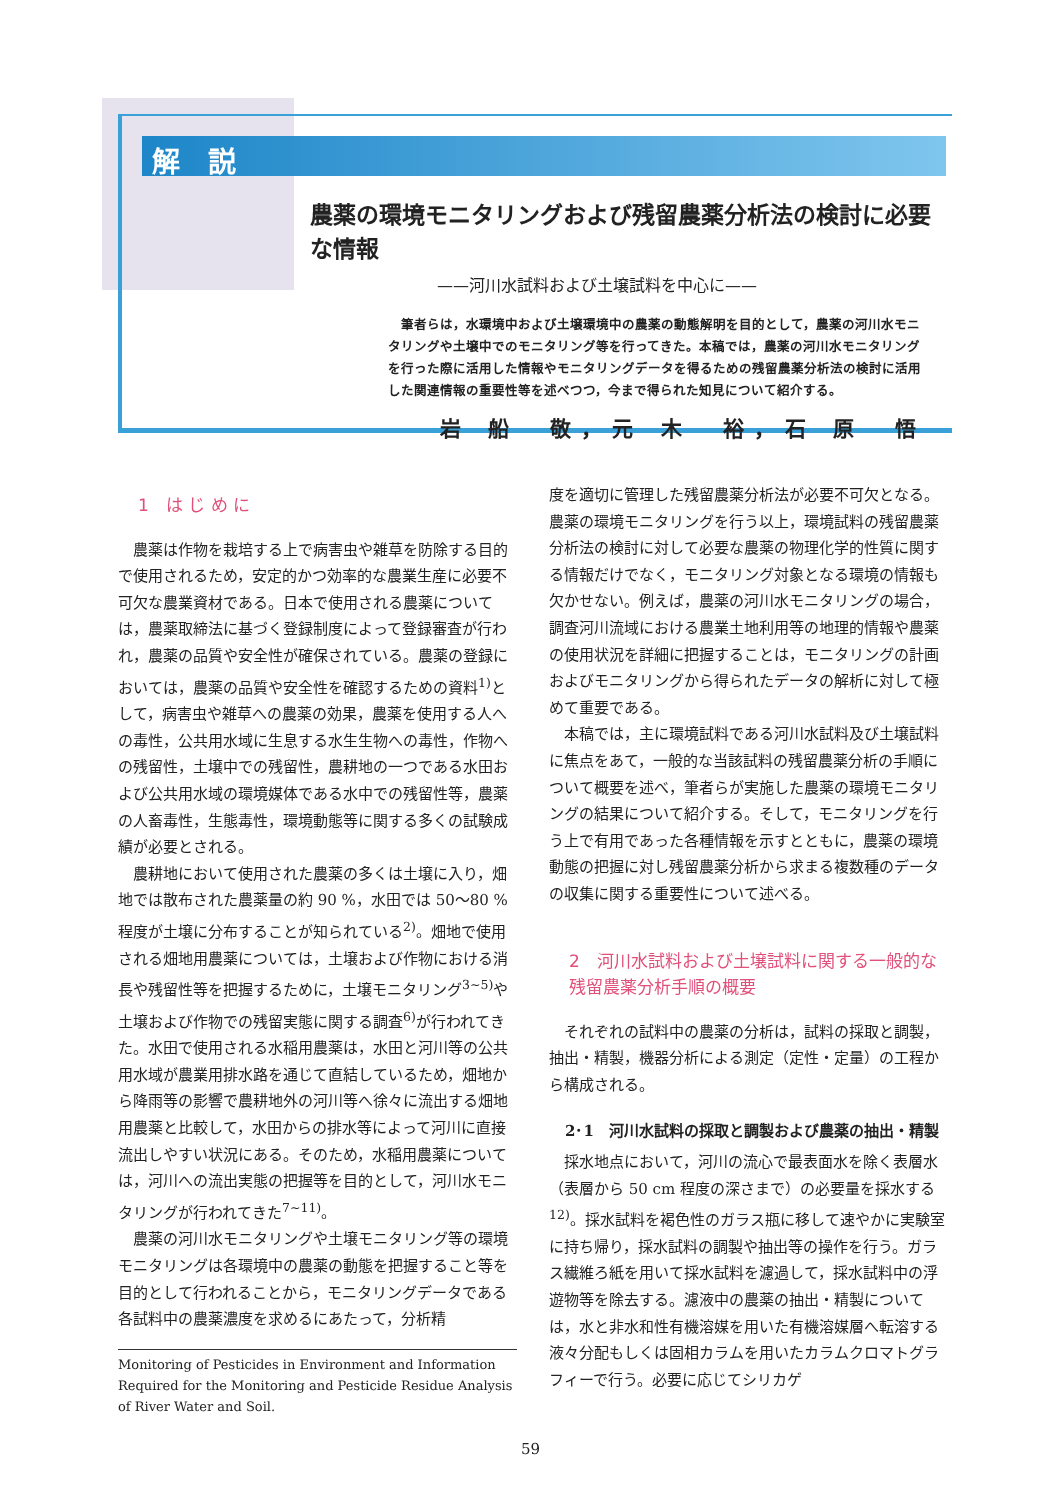解　説
農薬の環境モニタリングおよび残留農薬分析法の検討に必要な情報
——河川水試料および土壌試料を中心に——
　筆者らは，水環境中および土壌環境中の農薬の動態解明を目的として，農薬の河川水モニタリングや土壌中でのモニタリング等を行ってきた。本稿では，農薬の河川水モニタリングを行った際に活用した情報やモニタリングデータを得るための残留農薬分析法の検討に活用した関連情報の重要性等を述べつつ，今まで得られた知見について紹介する。
岩 船　敬，元 木　裕，石 原　悟
1　は じ め に
農薬は作物を栽培する上で病害虫や雑草を防除する目的で使用されるため，安定的かつ効率的な農業生産に必要不可欠な農業資材である。日本で使用される農薬については，農薬取締法に基づく登録制度によって登録審査が行われ，農薬の品質や安全性が確保されている。農薬の登録においては，農薬の品質や安全性を確認するための資料<sup>1)</sup>として，病害虫や雑草への農薬の効果，農薬を使用する人への毒性，公共用水域に生息する水生生物への毒性，作物への残留性，土壌中での残留性，農耕地の一つである水田および公共用水域の環境媒体である水中での残留性等，農薬の人畜毒性，生態毒性，環境動態等に関する多くの試験成績が必要とされる。
農耕地において使用された農薬の多くは土壌に入り，畑地では散布された農薬量の約 90 %，水田では 50～80 % 程度が土壌に分布することが知られている<sup>2)</sup>。畑地で使用される畑地用農薬については，土壌および作物における消長や残留性等を把握するために，土壌モニタリング<sup>3~5)</sup>や土壌および作物での残留実態に関する調査<sup>6)</sup>が行われてきた。水田で使用される水稲用農薬は，水田と河川等の公共用水域が農業用排水路を通じて直結しているため，畑地から降雨等の影響で農耕地外の河川等へ徐々に流出する畑地用農薬と比較して，水田からの排水等によって河川に直接流出しやすい状況にある。そのため，水稲用農薬については，河川への流出実態の把握等を目的として，河川水モニタリングが行われてきた<sup>7~11)</sup>。
農薬の河川水モニタリングや土壌モニタリング等の環境モニタリングは各環境中の農薬の動態を把握すること等を目的として行われることから，モニタリングデータである各試料中の農薬濃度を求めるにあたって，分析精
Monitoring of Pesticides in Environment and Information Required for the Monitoring and Pesticide Residue Analysis of River Water and Soil.
度を適切に管理した残留農薬分析法が必要不可欠となる。農薬の環境モニタリングを行う以上，環境試料の残留農薬分析法の検討に対して必要な農薬の物理化学的性質に関する情報だけでなく，モニタリング対象となる環境の情報も欠かせない。例えば，農薬の河川水モニタリングの場合，調査河川流域における農業土地利用等の地理的情報や農薬の使用状況を詳細に把握することは，モニタリングの計画およびモニタリングから得られたデータの解析に対して極めて重要である。
本稿では，主に環境試料である河川水試料及び土壌試料に焦点をあて，一般的な当該試料の残留農薬分析の手順について概要を述べ，筆者らが実施した農薬の環境モニタリングの結果について紹介する。そして，モニタリングを行う上で有用であった各種情報を示すとともに，農薬の環境動態の把握に対し残留農薬分析から求まる複数種のデータの収集に関する重要性について述べる。
2　河川水試料および土壌試料に関する一般的な残留農薬分析手順の概要
それぞれの試料中の農薬の分析は，試料の採取と調製，抽出・精製，機器分析による測定（定性・定量）の工程から構成される。
2･1　河川水試料の採取と調製および農薬の抽出・精製
採水地点において，河川の流心で最表面水を除く表層水（表層から 50 cm 程度の深さまで）の必要量を採水する<sup>12)</sup>。採水試料を褐色性のガラス瓶に移して速やかに実験室に持ち帰り，採水試料の調製や抽出等の操作を行う。ガラス繊維ろ紙を用いて採水試料を濾過して，採水試料中の浮遊物等を除去する。濾液中の農薬の抽出・精製については，水と非水和性有機溶媒を用いた有機溶媒層へ転溶する液々分配もしくは固相カラムを用いたカラムクロマトグラフィーで行う。必要に応じてシリカゲ
59